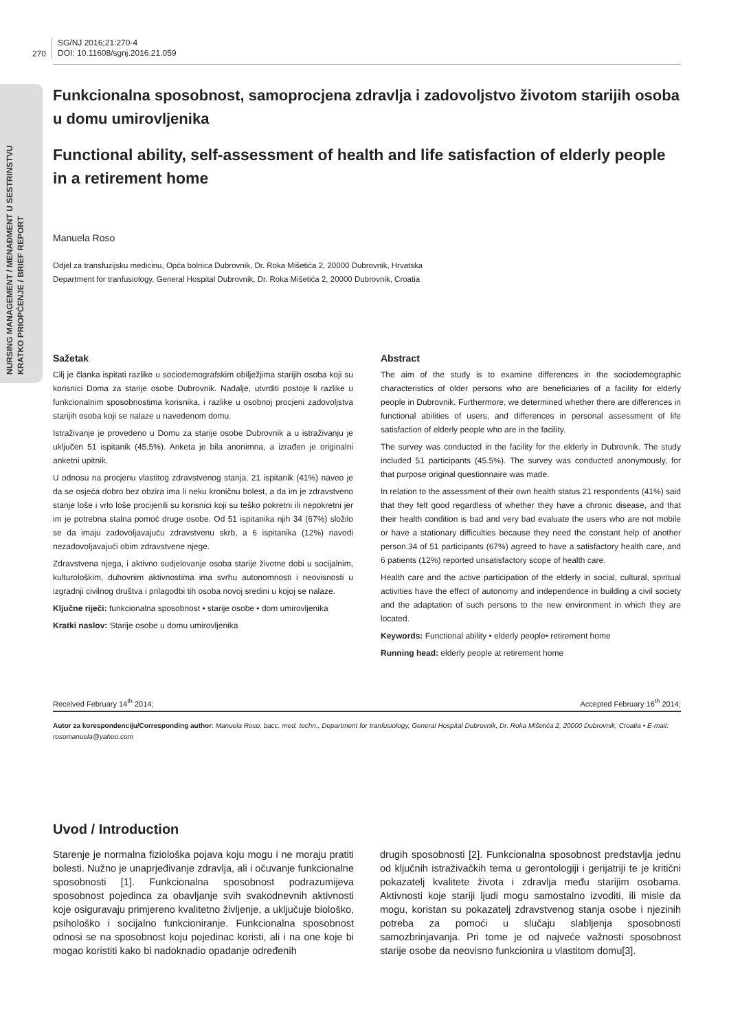NURSING MANAGEMENT / MENAĐMENT U SESTRINSTVU
KRATKO PRIOPĆENJE / BRIEF REPORT
270
SG/NJ 2016;21:270-4
DOI: 10.11608/sgnj.2016.21.059
Funkcionalna sposobnost, samoprocjena zdravlja i zadovoljstvo životom starijih osoba u domu umirovljenika
Functional ability, self-assessment of health and life satisfaction of elderly people in a retirement home
Manuela Roso
Odjel za transfuzijsku medicinu, Opća bolnica Dubrovnik, Dr. Roka Mišetića 2, 20000 Dubrovnik, Hrvatska
Department for tranfusiology, General Hospital Dubrovnik, Dr. Roka Mišetića 2, 20000 Dubrovnik, Croatia
Sažetak
Cilj je članka ispitati razlike u sociodemografskim obilježjima starijih osoba koji su korisnici Doma za starije osobe Dubrovnik. Nadalje, utvrditi postoje li razlike u funkcionalnim sposobnostima korisnika, i razlike u osobnoj procjeni zadovoljstva starijih osoba koji se nalaze u navedenom domu.
Istraživanje je provedeno u Domu za starije osobe Dubrovnik a u istraživanju je uključen 51 ispitanik (45,5%). Anketa je bila anonimna, a izrađen je originalni anketni upitnik.
U odnosu na procjenu vlastitog zdravstvenog stanja, 21 ispitanik (41%) naveo je da se osjeća dobro bez obzira ima li neku kroničnu bolest, a da im je zdravstveno stanje loše i vrlo loše procijenili su korisnici koji su teško pokretni ili nepokretni jer im je potrebna stalna pomoć druge osobe. Od 51 ispitanika njih 34 (67%) složilo se da imaju zadovoljavajuću zdravstvenu skrb, a 6 ispitanika (12%) navodi nezadovoljavajući obim zdravstvene njege.
Zdravstvena njega, i aktivno sudjelovanje osoba starije životne dobi u socijalnim, kulturološkim, duhovnim aktivnostima ima svrhu autonomnosti i neovisnosti u izgradnji civilnog društva i prilagodbi tih osoba novoj sredini u kojoj se nalaze.
Ključne riječi: funkcionalna sposobnost • starije osobe • dom umirovljenika
Kratki naslov: Starije osobe u domu umirovljenika
Abstract
The aim of the study is to examine differences in the sociodemographic characteristics of older persons who are beneficiaries of a facility for elderly people in Dubrovnik. Furthermore, we determined whether there are differences in functional abilities of users, and differences in personal assessment of life satisfaction of elderly people who are in the facility.
The survey was conducted in the facility for the elderly in Dubrovnik. The study included 51 participants (45.5%). The survey was conducted anonymously, for that purpose original questionnaire was made.
In relation to the assessment of their own health status 21 respondents (41%) said that they felt good regardless of whether they have a chronic disease, and that their health condition is bad and very bad evaluate the users who are not mobile or have a stationary difficulties because they need the constant help of another person.34 of 51 participants (67%) agreed to have a satisfactory health care, and 6 patients (12%) reported unsatisfactory scope of health care.
Health care and the active participation of the elderly in social, cultural, spiritual activities have the effect of autonomy and independence in building a civil society and the adaptation of such persons to the new environment in which they are located.
Keywords: Functional ability • elderly people• retirement home
Running head: elderly people at retirement home
Received February 14<sup>th</sup> 2014; Accepted February 16<sup>th</sup> 2014;
Autor za korespondenciju/Corresponding author: Manuela Roso, bacc. med. techn., Department for tranfusiology, General Hospital Dubrovnik, Dr. Roka Mišetića 2, 20000 Dubrovnik, Croatia • E-mail: rosomanuela@yahoo.com
Uvod / Introduction
Starenje je normalna fiziološka pojava koju mogu i ne moraju pratiti bolesti. Nužno je unaprjeđivanje zdravlja, ali i očuvanje funkcionalne sposobnosti [1]. Funkcionalna sposobnost podrazumijeva sposobnost pojedinca za obavljanje svih svakodnevnih aktivnosti koje osiguravaju primjereno kvalitetno življenje, a uključuje biološko, psihološko i socijalno funkcioniranje. Funkcionalna sposobnost odnosi se na sposobnost koju pojedinac koristi, ali i na one koje bi mogao koristiti kako bi nadoknadio opadanje određenih
drugih sposobnosti [2]. Funkcionalna sposobnost predstavlja jednu od ključnih istraživačkih tema u gerontologiji i gerijatriji te je kritični pokazatelj kvalitete života i zdravlja među starijim osobama. Aktivnosti koje stariji ljudi mogu samostalno izvoditi, ili misle da mogu, koristan su pokazatelj zdravstvenog stanja osobe i njezinih potreba za pomoći u slučaju slabljenja sposobnosti samozbrinjavanja. Pri tome je od najveće važnosti sposobnost starije osobe da neovisno funkcionira u vlastitom domu[3].